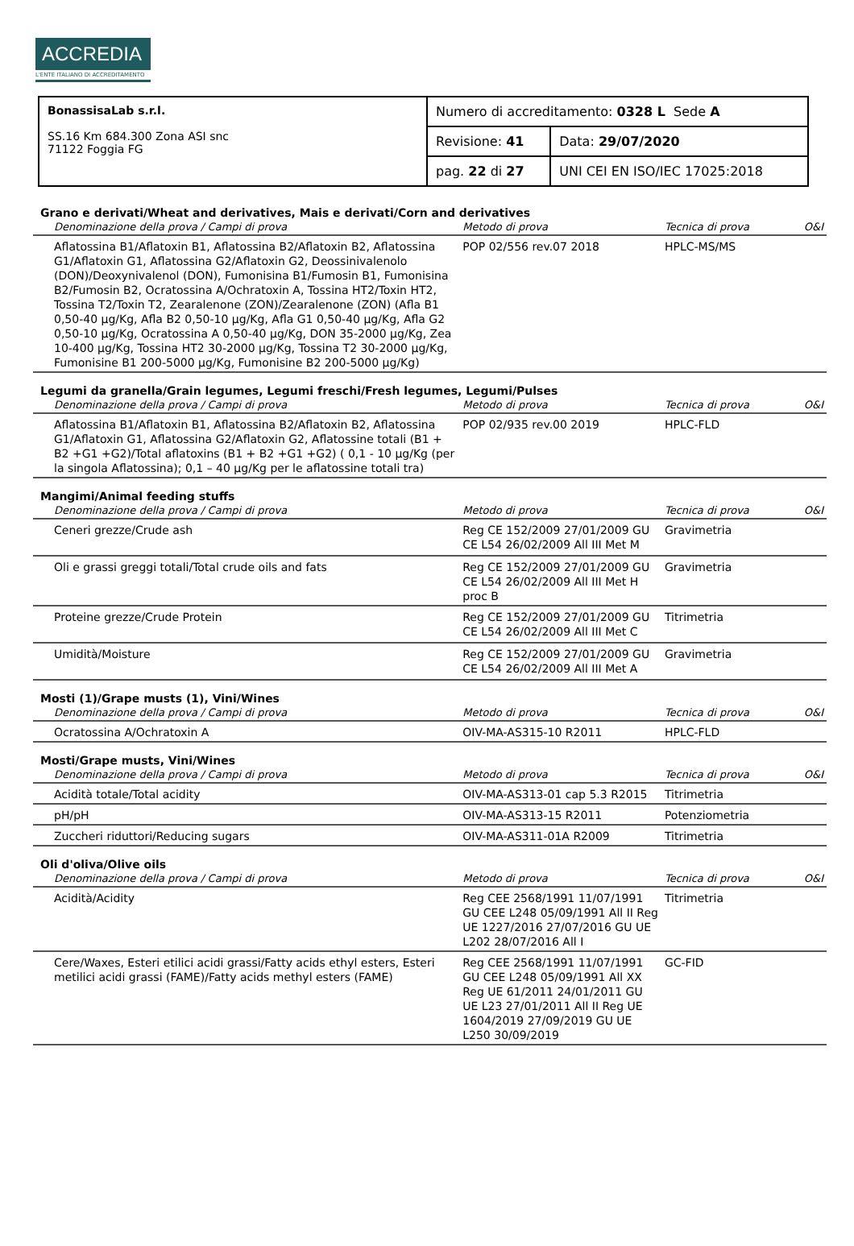ACCREDIA
L'ENTE ITALIANO DI ACCREDITAMENTO
| BonassisaLab s.r.l. SS.16 Km 684.300 Zona ASI snc 71122 Foggia FG | Numero di accreditamento: 0328 L Sede A | |
| | Revisione: 41 | Data: 29/07/2020 |
| | pag. 22 di 27 | UNI CEI EN ISO/IEC 17025:2018 |
Grano e derivati/Wheat and derivatives, Mais e derivati/Corn and derivatives
| Denominazione della prova / Campi di prova | Metodo di prova | Tecnica di prova | O&I |
| --- | --- | --- | --- |
| Aflatossina B1/Aflatoxin B1, Aflatossina B2/Aflatoxin B2, Aflatossina G1/Aflatoxin G1, Aflatossina G2/Aflatoxin G2, Deossinivalenolo (DON)/Deoxynivalenol (DON), Fumonisina B1/Fumosin B1, Fumonisina B2/Fumosin B2, Ocratossina A/Ochratoxin A, Tossina HT2/Toxin HT2, Tossina T2/Toxin T2, Zearalenone (ZON)/Zearalenone (ZON) (Afla B1 0,50-40 µg/Kg, Afla B2 0,50-10 µg/Kg, Afla G1 0,50-40 µg/Kg, Afla G2 0,50-10 µg/Kg, Ocratossina A 0,50-40 µg/Kg, DON 35-2000 µg/Kg, Zea 10-400 µg/Kg, Tossina HT2 30-2000 µg/Kg, Tossina T2 30-2000 µg/Kg, Fumonisine B1 200-5000 µg/Kg, Fumonisine B2 200-5000 µg/Kg) | POP 02/556 rev.07 2018 | HPLC-MS/MS | |
Legumi da granella/Grain legumes, Legumi freschi/Fresh legumes, Legumi/Pulses
| Denominazione della prova / Campi di prova | Metodo di prova | Tecnica di prova | O&I |
| --- | --- | --- | --- |
| Aflatossina B1/Aflatoxin B1, Aflatossina B2/Aflatoxin B2, Aflatossina G1/Aflatoxin G1, Aflatossina G2/Aflatoxin G2, Aflatossine totali (B1 + B2 +G1 +G2)/Total aflatoxins (B1 + B2 +G1 +G2) ( 0,1 - 10 µg/Kg (per la singola Aflatossina); 0,1 – 40 µg/Kg per le aflatossine totali tra) | POP 02/935 rev.00 2019 | HPLC-FLD | |
Mangimi/Animal feeding stuffs
| Denominazione della prova / Campi di prova | Metodo di prova | Tecnica di prova | O&I |
| --- | --- | --- | --- |
| Ceneri grezze/Crude ash | Reg CE 152/2009 27/01/2009 GU CE L54 26/02/2009 All III Met M | Gravimetria | |
| Oli e grassi greggi totali/Total crude oils and fats | Reg CE 152/2009 27/01/2009 GU CE L54 26/02/2009 All III Met H proc B | Gravimetria | |
| Proteine grezze/Crude Protein | Reg CE 152/2009 27/01/2009 GU CE L54 26/02/2009 All III Met C | Titrimetria | |
| Umidità/Moisture | Reg CE 152/2009 27/01/2009 GU CE L54 26/02/2009 All III Met A | Gravimetria | |
Mosti (1)/Grape musts (1), Vini/Wines
| Denominazione della prova / Campi di prova | Metodo di prova | Tecnica di prova | O&I |
| --- | --- | --- | --- |
| Ocratossina A/Ochratoxin A | OIV-MA-AS315-10 R2011 | HPLC-FLD | |
Mosti/Grape musts, Vini/Wines
| Denominazione della prova / Campi di prova | Metodo di prova | Tecnica di prova | O&I |
| --- | --- | --- | --- |
| Acidità totale/Total acidity | OIV-MA-AS313-01 cap 5.3 R2015 | Titrimetria | |
| pH/pH | OIV-MA-AS313-15 R2011 | Potenziometria | |
| Zuccheri riduttori/Reducing sugars | OIV-MA-AS311-01A R2009 | Titrimetria | |
Oli d'oliva/Olive oils
| Denominazione della prova / Campi di prova | Metodo di prova | Tecnica di prova | O&I |
| --- | --- | --- | --- |
| Acidità/Acidity | Reg CEE 2568/1991 11/07/1991 GU CEE L248 05/09/1991 All II Reg UE 1227/2016 27/07/2016 GU UE L202 28/07/2016 All I | Titrimetria | |
| Cere/Waxes, Esteri etilici acidi grassi/Fatty acids ethyl esters, Esteri metilici acidi grassi (FAME)/Fatty acids methyl esters (FAME) | Reg CEE 2568/1991 11/07/1991 GU CEE L248 05/09/1991 All XX Reg UE 61/2011 24/01/2011 GU UE L23 27/01/2011 All II Reg UE 1604/2019 27/09/2019 GU UE L250 30/09/2019 | GC-FID | |